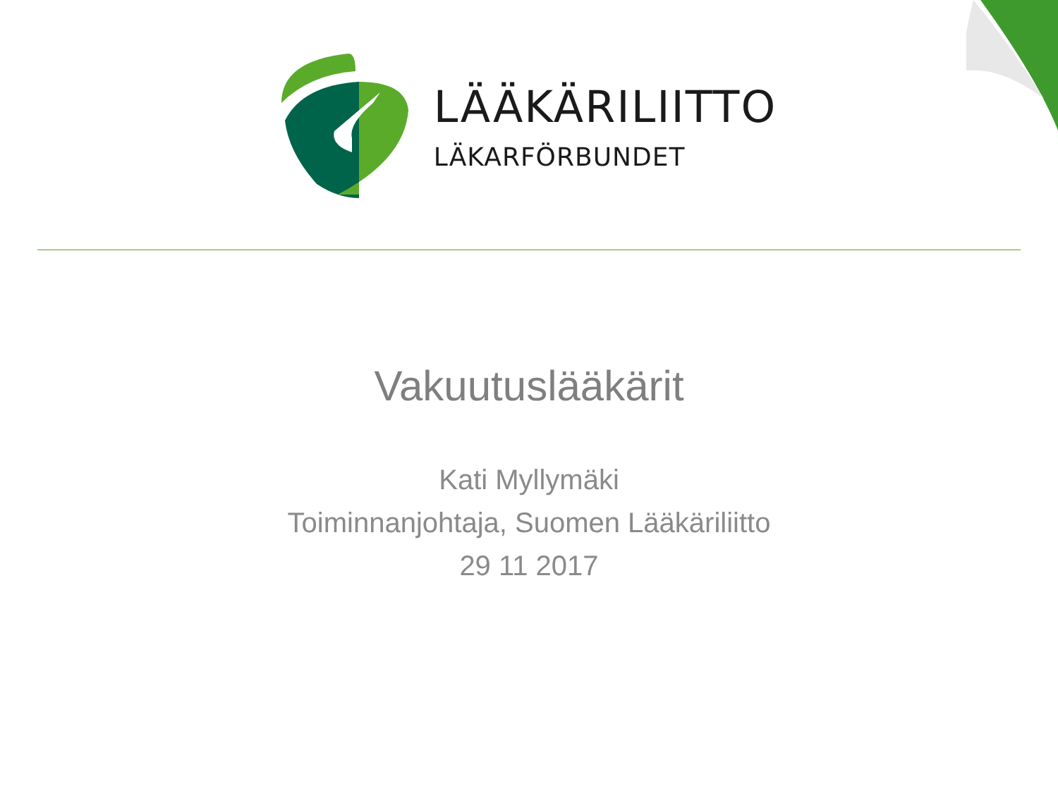LÄÄKÄRILIITTO
LÄKARFÖRBUNDET
Vakuutuslääkärit
Kati Myllymäki
Toiminnanjohtaja, Suomen Lääkäriliitto
29 11 2017